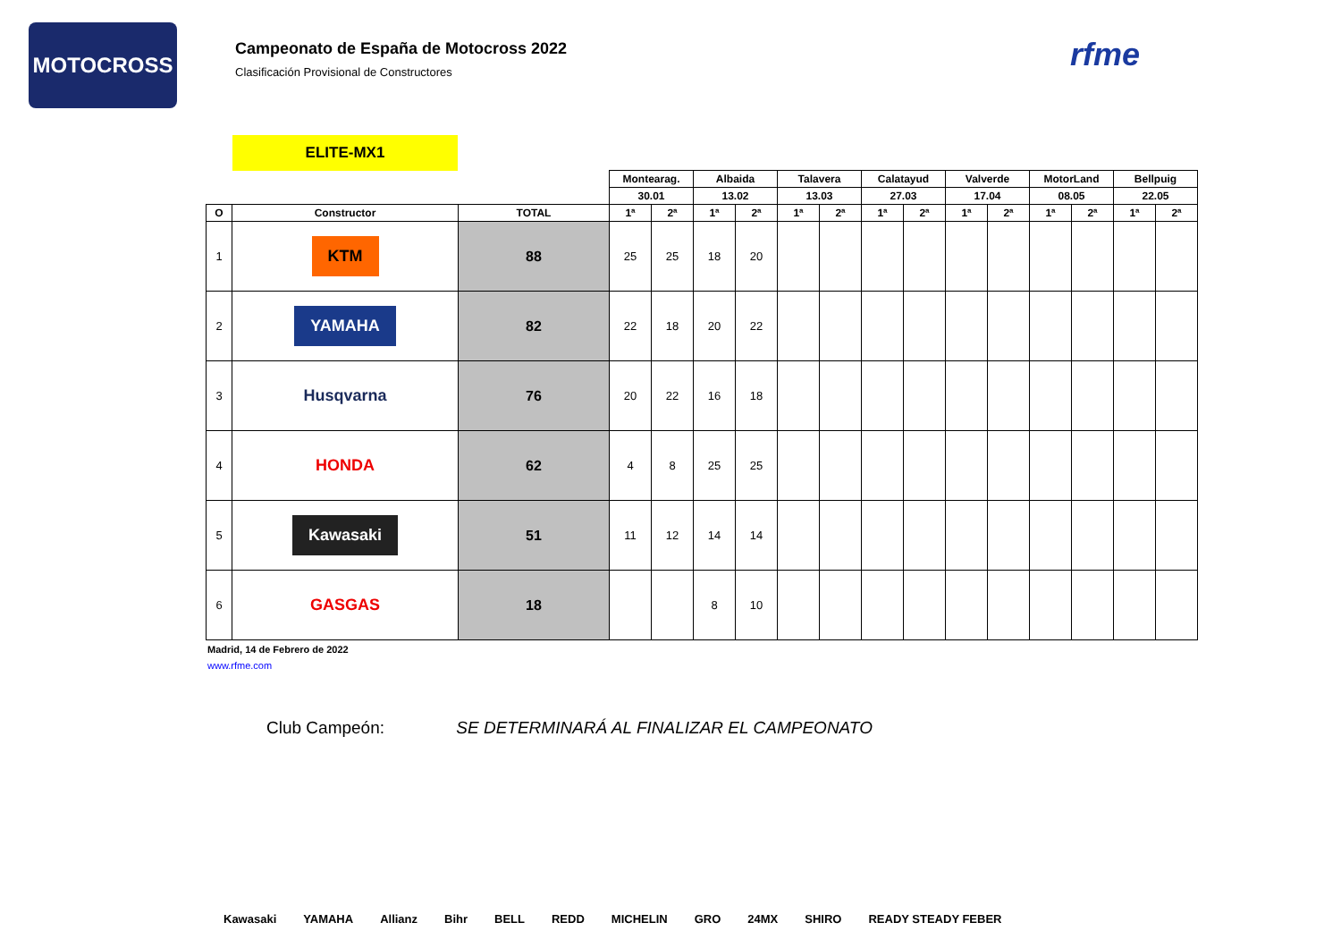MOTOCROSS
Campeonato de España de Motocross 2022
Clasificación Provisional de Constructores
rfme
ELITE-MX1
| | | | Montearag. | | Albaida | | Talavera | | Calatayud | | Valverde | | MotorLand | | Bellpuig | |
| --- | --- | --- | --- | --- | --- | --- | --- | --- | --- | --- | --- | --- | --- | --- | --- | --- |
| | | | 30.01 | | 13.02 | | 13.03 | | 27.03 | | 17.04 | | 08.05 | | 22.05 | |
| O | Constructor | TOTAL | 1ª | 2ª | 1ª | 2ª | 1ª | 2ª | 1ª | 2ª | 1ª | 2ª | 1ª | 2ª | 1ª | 2ª |
| 1 | KTM | 88 | 25 | 25 | 18 | 20 | | | | | | | | | | |
| 2 | YAMAHA | 82 | 22 | 18 | 20 | 22 | | | | | | | | | | |
| 3 | Husqvarna | 76 | 20 | 22 | 16 | 18 | | | | | | | | | | |
| 4 | HONDA | 62 | 4 | 8 | 25 | 25 | | | | | | | | | | |
| 5 | Kawasaki | 51 | 11 | 12 | 14 | 14 | | | | | | | | | | |
| 6 | GASGAS | 18 | | | 8 | 10 | | | | | | | | | | |
Madrid, 14 de Febrero de 2022
www.rfme.com
Club Campeón: SE DETERMINARÁ AL FINALIZAR EL CAMPEONATO
Kawasaki YAMAHA Allianz Bihr BELL REDD MICHELIN GRO 24MX SHIRO READY STEADY FEBER